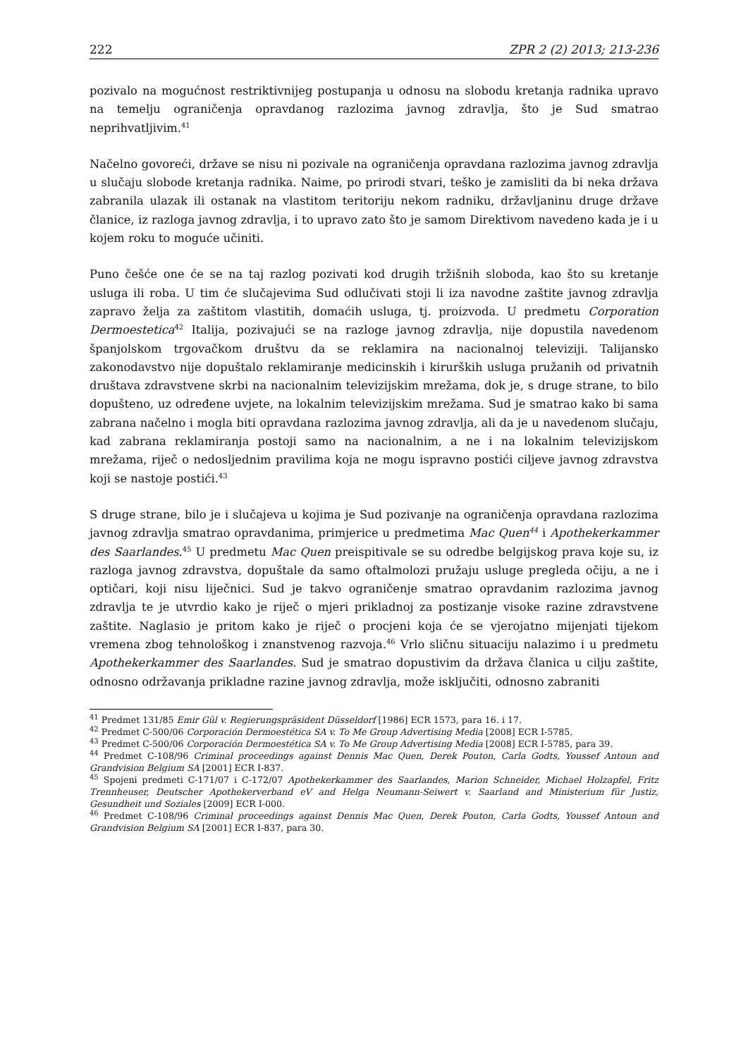222 ZPR 2 (2) 2013; 213-236
pozivalo na mogućnost restriktivnijeg postupanja u odnosu na slobodu kretanja radnika upravo na temelju ograničenja opravdanog razlozima javnog zdravlja, što je Sud smatrao neprihvatljivim.<sup>41</sup>
Načelno govoreći, države se nisu ni pozivale na ograničenja opravdana razlozima javnog zdravlja u slučaju slobode kretanja radnika. Naime, po prirodi stvari, teško je zamisliti da bi neka država zabranila ulazak ili ostanak na vlastitom teritoriju nekom radniku, državljaninu druge države članice, iz razloga javnog zdravlja, i to upravo zato što je samom Direktivom navedeno kada je i u kojem roku to moguće učiniti.
Puno češće one će se na taj razlog pozivati kod drugih tržišnih sloboda, kao što su kretanje usluga ili roba. U tim će slučajevima Sud odlučivati stoji li iza navodne zaštite javnog zdravlja zapravo želja za zaštitom vlastitih, domaćih usluga, tj. proizvoda. U predmetu Corporation Dermoestetica<sup>42</sup> Italija, pozivajući se na razloge javnog zdravlja, nije dopustila navedenom španjolskom trgovačkom društvu da se reklamira na nacionalnoj televiziji. Talijansko zakonodavstvo nije dopuštalo reklamiranje medicinskih i kirurških usluga pružanih od privatnih društava zdravstvene skrbi na nacionalnim televizijskim mrežama, dok je, s druge strane, to bilo dopušteno, uz određene uvjete, na lokalnim televizijskim mrežama. Sud je smatrao kako bi sama zabrana načelno i mogla biti opravdana razlozima javnog zdravlja, ali da je u navedenom slučaju, kad zabrana reklamiranja postoji samo na nacionalnim, a ne i na lokalnim televizijskom mrežama, riječ o nedosljednim pravilima koja ne mogu ispravno postići ciljeve javnog zdravstva koji se nastoje postići.<sup>43</sup>
S druge strane, bilo je i slučajeva u kojima je Sud pozivanje na ograničenja opravdana razlozima javnog zdravlja smatrao opravdanima, primjerice u predmetima Mac Quen<sup>44</sup> i Apothekerkammer des Saarlandes.<sup>45</sup> U predmetu Mac Quen preispitivale se su odredbe belgijskog prava koje su, iz razloga javnog zdravstva, dopuštale da samo oftalmolozi pružaju usluge pregleda očiju, a ne i optičari, koji nisu liječnici. Sud je takvo ograničenje smatrao opravdanim razlozima javnog zdravlja te je utvrdio kako je riječ o mjeri prikladnoj za postizanje visoke razine zdravstvene zaštite. Naglasio je pritom kako je riječ o procjeni koja će se vjerojatno mijenjati tijekom vremena zbog tehnološkog i znanstvenog razvoja.<sup>46</sup> Vrlo sličnu situaciju nalazimo i u predmetu Apothekerkammer des Saarlandes. Sud je smatrao dopustivim da država članica u cilju zaštite, odnosno održavanja prikladne razine javnog zdravlja, može isključiti, odnosno zabraniti
<sup>41</sup> Predmet 131/85 Emir Gül v. Regierungspräsident Düsseldorf [1986] ECR 1573, para 16. i 17.
<sup>42</sup> Predmet C-500/06 Corporación Dermoestética SA v. To Me Group Advertising Media [2008] ECR I-5785.
<sup>43</sup> Predmet C-500/06 Corporación Dermoestética SA v. To Me Group Advertising Media [2008] ECR I-5785, para 39.
<sup>44</sup> Predmet C-108/96 Criminal proceedings against Dennis Mac Quen, Derek Pouton, Carla Godts, Youssef Antoun and Grandvision Belgium SA [2001] ECR I-837.
<sup>45</sup> Spojeni predmeti C-171/07 i C-172/07 Apothekerkammer des Saarlandes, Marion Schneider, Michael Holzapfel, Fritz Trennheuser, Deutscher Apothekerverband eV and Helga Neumann-Seiwert v. Saarland and Ministerium für Justiz, Gesundheit und Soziales [2009] ECR I-000.
<sup>46</sup> Predmet C-108/96 Criminal proceedings against Dennis Mac Quen, Derek Pouton, Carla Godts, Youssef Antoun and Grandvision Belgium SA [2001] ECR I-837, para 30.